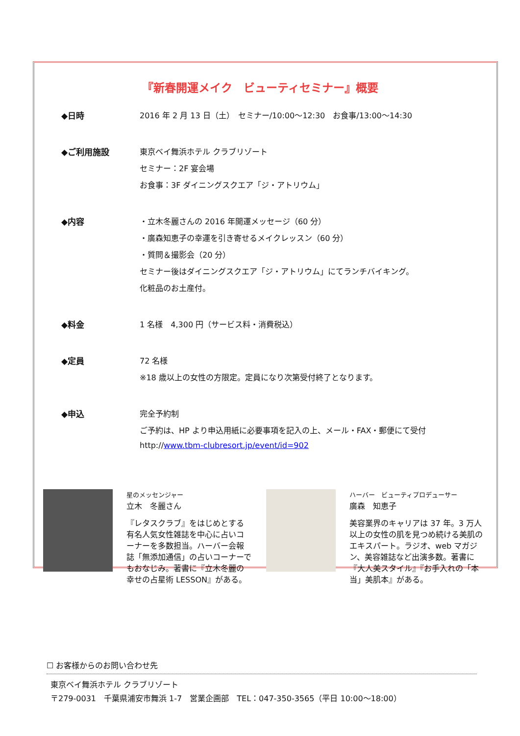『新春開運メイク　ビューティセミナー』概要
◆日時 2016 年 2 月 13 日（土）　セミナー/10:00～12:30　お食事/13:00～14:30
◆ご利用施設 東京ベイ舞浜ホテル クラブリゾート
セミナー：2F 宴会場
お食事：3F ダイニングスクエア「ジ・アトリウム」
◆内容 ・立木冬麗さんの 2016 年開運メッセージ（60 分）
・廣森知恵子の幸運を引き寄せるメイクレッスン（60 分）
・質問＆撮影会（20 分）
セミナー後はダイニングスクエア「ジ・アトリウム」にてランチバイキング。
化粧品のお土産付。
◆料金 1 名様　4,300 円（サービス料・消費税込）
◆定員 72 名様
※18 歳以上の女性の方限定。定員になり次第受付終了となります。
◆申込 完全予約制
ご予約は、HP より申込用紙に必要事項を記入の上、メール・FAX・郵便にて受付
http://www.tbm-clubresort.jp/event/id=902
星のメッセンジャー
立木　冬麗さん
『レタスクラブ』をはじめとする有名人気女性雑誌を中心に占いコーナーを多数担当。ハーバー会報誌「無添加通信」の占いコーナーでもおなじみ。著書に『立木冬麗の幸せの占星術 LESSON』がある。
ハーバー　ビューティプロデューサー
廣森　知恵子
美容業界のキャリアは 37 年。3 万人以上の女性の肌を見つめ続ける美肌のエキスパート。ラジオ、web マガジン、美容雑誌など出演多数。著書に『大人美スタイル』『お手入れの「本当」美肌本』がある。
☐ お客様からのお問い合わせ先
東京ベイ舞浜ホテル クラブリゾート
〒279-0031　千葉県浦安市舞浜 1-7　営業企画部　TEL：047-350-3565（平日 10:00～18:00）